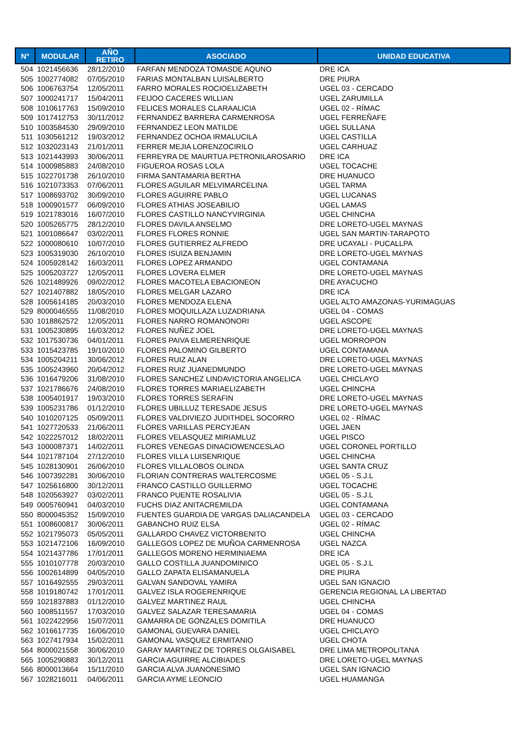| N° | MODULAR | AÑO RETIRO | ASOCIADO | UNIDAD EDUCATIVA |
| --- | --- | --- | --- | --- |
| 504 | 1021456636 | 28/12/2010 | FARFAN MENDOZA TOMASDE AQUNO | DRE ICA |
| 505 | 1002774082 | 07/05/2010 | FARIAS MONTALBAN LUISALBERTO | DRE PIURA |
| 506 | 1006763754 | 12/05/2011 | FARRO MORALES ROCIOELIZABETH | UGEL 03 - CERCADO |
| 507 | 1000241717 | 15/04/2011 | FEIJOO CACERES WILLIAN | UGEL ZARUMILLA |
| 508 | 1010617763 | 15/09/2010 | FELICES MORALES CLARAALICIA | UGEL 02 - RÍMAC |
| 509 | 1017412753 | 30/11/2012 | FERNANDEZ BARRERA CARMENROSA | UGEL FERREÑAFE |
| 510 | 1003584530 | 29/09/2010 | FERNANDEZ LEON MATILDE | UGEL SULLANA |
| 511 | 1030561212 | 19/03/2012 | FERNANDEZ OCHOA IRMALUCILA | UGEL CASTILLA |
| 512 | 1032023143 | 21/01/2011 | FERRER MEJIA LORENZOCIRILO | UGEL CARHUAZ |
| 513 | 1021443993 | 30/06/2011 | FERREYRA DE MAURTUA PETRONILAROSARIO | DRE ICA |
| 514 | 1000985883 | 24/08/2010 | FIGUEROA ROSAS LOLA | UGEL TOCACHE |
| 515 | 1022701738 | 26/10/2010 | FIRMA SANTAMARIA BERTHA | DRE HUANUCO |
| 516 | 1021073353 | 07/06/2011 | FLORES AGUILAR MELVIMARCELINA | UGEL TARMA |
| 517 | 1008693702 | 30/09/2010 | FLORES AGUIRRE PABLO | UGEL LUCANAS |
| 518 | 1000901577 | 06/09/2010 | FLORES ATHIAS JOSEABILIO | UGEL LAMAS |
| 519 | 1021783016 | 16/07/2010 | FLORES CASTILLO NANCYVIRGINIA | UGEL CHINCHA |
| 520 | 1005265775 | 28/12/2010 | FLORES DAVILA ANSELMO | DRE LORETO-UGEL MAYNAS |
| 521 | 1001086647 | 03/02/2011 | FLORES FLORES RONNIE | UGEL SAN MARTIN-TARAPOTO |
| 522 | 1000080610 | 10/07/2010 | FLORES GUTIERREZ ALFREDO | DRE UCAYALI - PUCALLPA |
| 523 | 1005319030 | 26/10/2010 | FLORES ISUIZA BENJAMIN | DRE LORETO-UGEL MAYNAS |
| 524 | 1005928142 | 16/03/2011 | FLORES LOPEZ ARMANDO | UGEL CONTAMANA |
| 525 | 1005203727 | 12/05/2011 | FLORES LOVERA ELMER | DRE LORETO-UGEL MAYNAS |
| 526 | 1021489926 | 09/02/2012 | FLORES MACOTELA EBACIONEON | DRE AYACUCHO |
| 527 | 1021407882 | 18/05/2010 | FLORES MELGAR LAZARO | DRE ICA |
| 528 | 1005614185 | 20/03/2010 | FLORES MENDOZA ELENA | UGEL ALTO AMAZONAS-YURIMAGUAS |
| 529 | 8000046555 | 11/08/2010 | FLORES MOQUILLAZA LUZADRIANA | UGEL 04 - COMAS |
| 530 | 1018862572 | 12/05/2011 | FLORES NARRO ROMANONORI | UGEL ASCOPE |
| 531 | 1005230895 | 16/03/2012 | FLORES NUÑEZ JOEL | DRE LORETO-UGEL MAYNAS |
| 532 | 1017530736 | 04/01/2011 | FLORES PAIVA ELMERENRIQUE | UGEL MORROPON |
| 533 | 1015423785 | 19/10/2010 | FLORES PALOMINO GILBERTO | UGEL CONTAMANA |
| 534 | 1005204211 | 30/06/2012 | FLORES RUIZ ALAN | DRE LORETO-UGEL MAYNAS |
| 535 | 1005243960 | 20/04/2012 | FLORES RUIZ JUANEDMUNDO | DRE LORETO-UGEL MAYNAS |
| 536 | 1016479206 | 31/08/2010 | FLORES SANCHEZ LINDAVICTORIA ANGELICA | UGEL CHICLAYO |
| 537 | 1021786676 | 24/08/2010 | FLORES TORRES MARIAELIZABETH | UGEL CHINCHA |
| 538 | 1005401917 | 19/03/2010 | FLORES TORRES SERAFIN | DRE LORETO-UGEL MAYNAS |
| 539 | 1005231786 | 01/12/2010 | FLORES UBILLUZ TERESADE JESUS | DRE LORETO-UGEL MAYNAS |
| 540 | 1010207125 | 05/09/2011 | FLORES VALDIVIEZO JUDITHDEL SOCORRO | UGEL 02 - RÍMAC |
| 541 | 1027720533 | 21/06/2011 | FLORES VARILLAS PERCYJEAN | UGEL JAEN |
| 542 | 1022257012 | 18/02/2011 | FLORES VELASQUEZ MIRIAMLUZ | UGEL PISCO |
| 543 | 1000087371 | 14/02/2011 | FLORES VENEGAS DINACIOWENCESLAO | UGEL CORONEL PORTILLO |
| 544 | 1021787104 | 27/12/2010 | FLORES VILLA LUISENRIQUE | UGEL CHINCHA |
| 545 | 1028130901 | 26/06/2010 | FLORES VILLALOBOS OLINDA | UGEL SANTA CRUZ |
| 546 | 1007392281 | 30/06/2010 | FLORIAN CONTRERAS WALTERCOSME | UGEL 05 - S.J.L |
| 547 | 1025616800 | 30/12/2011 | FRANCO CASTILLO GUILLERMO | UGEL TOCACHE |
| 548 | 1020563927 | 03/02/2011 | FRANCO PUENTE ROSALIVIA | UGEL 05 - S.J.L |
| 549 | 0005760941 | 04/03/2010 | FUCHS DIAZ ANITACREMILDA | UGEL CONTAMANA |
| 550 | 8000045352 | 15/09/2010 | FUENTES GUARDIA DE VARGAS DALIACANDELA | UGEL 03 - CERCADO |
| 551 | 1008600817 | 30/06/2011 | GABANCHO RUIZ ELSA | UGEL 02 - RÍMAC |
| 552 | 1021795073 | 05/05/2011 | GALLARDO CHAVEZ VICTORBENITO | UGEL CHINCHA |
| 553 | 1021472106 | 16/09/2010 | GALLEGOS LOPEZ DE MUÑOA CARMENROSA | UGEL NAZCA |
| 554 | 1021437786 | 17/01/2011 | GALLEGOS MORENO HERMINIAEMA | DRE ICA |
| 555 | 1010107778 | 20/03/2010 | GALLO COSTILLA JUANDOMINICO | UGEL 05 - S.J.L |
| 556 | 1002614899 | 04/05/2010 | GALLO ZAPATA ELISAMANUELA | DRE PIURA |
| 557 | 1016492555 | 29/03/2011 | GALVAN SANDOVAL YAMIRA | UGEL SAN IGNACIO |
| 558 | 1019180742 | 17/01/2011 | GALVEZ ISLA ROGERENRIQUE | GERENCIA REGIONAL LA LIBERTAD |
| 559 | 1021837883 | 01/12/2010 | GALVEZ MARTINEZ RAUL | UGEL CHINCHA |
| 560 | 1008511557 | 17/03/2010 | GALVEZ SALAZAR TERESAMARIA | UGEL 04 - COMAS |
| 561 | 1022422956 | 15/07/2011 | GAMARRA DE GONZALES DOMITILA | DRE HUANUCO |
| 562 | 1016617735 | 16/06/2010 | GAMONAL GUEVARA DANIEL | UGEL CHICLAYO |
| 563 | 1027417934 | 15/02/2011 | GAMONAL VASQUEZ ERMITANIO | UGEL CHOTA |
| 564 | 8000021558 | 30/06/2010 | GARAY MARTINEZ DE TORRES OLGAISABEL | DRE LIMA METROPOLITANA |
| 565 | 1005290883 | 30/12/2011 | GARCIA AGUIRRE ALCIBIADES | DRE LORETO-UGEL MAYNAS |
| 566 | 8000013664 | 15/11/2010 | GARCIA ALVA JUANONESIMO | UGEL SAN IGNACIO |
| 567 | 1028216011 | 04/06/2011 | GARCIA AYME LEONCIO | UGEL HUAMANGA |